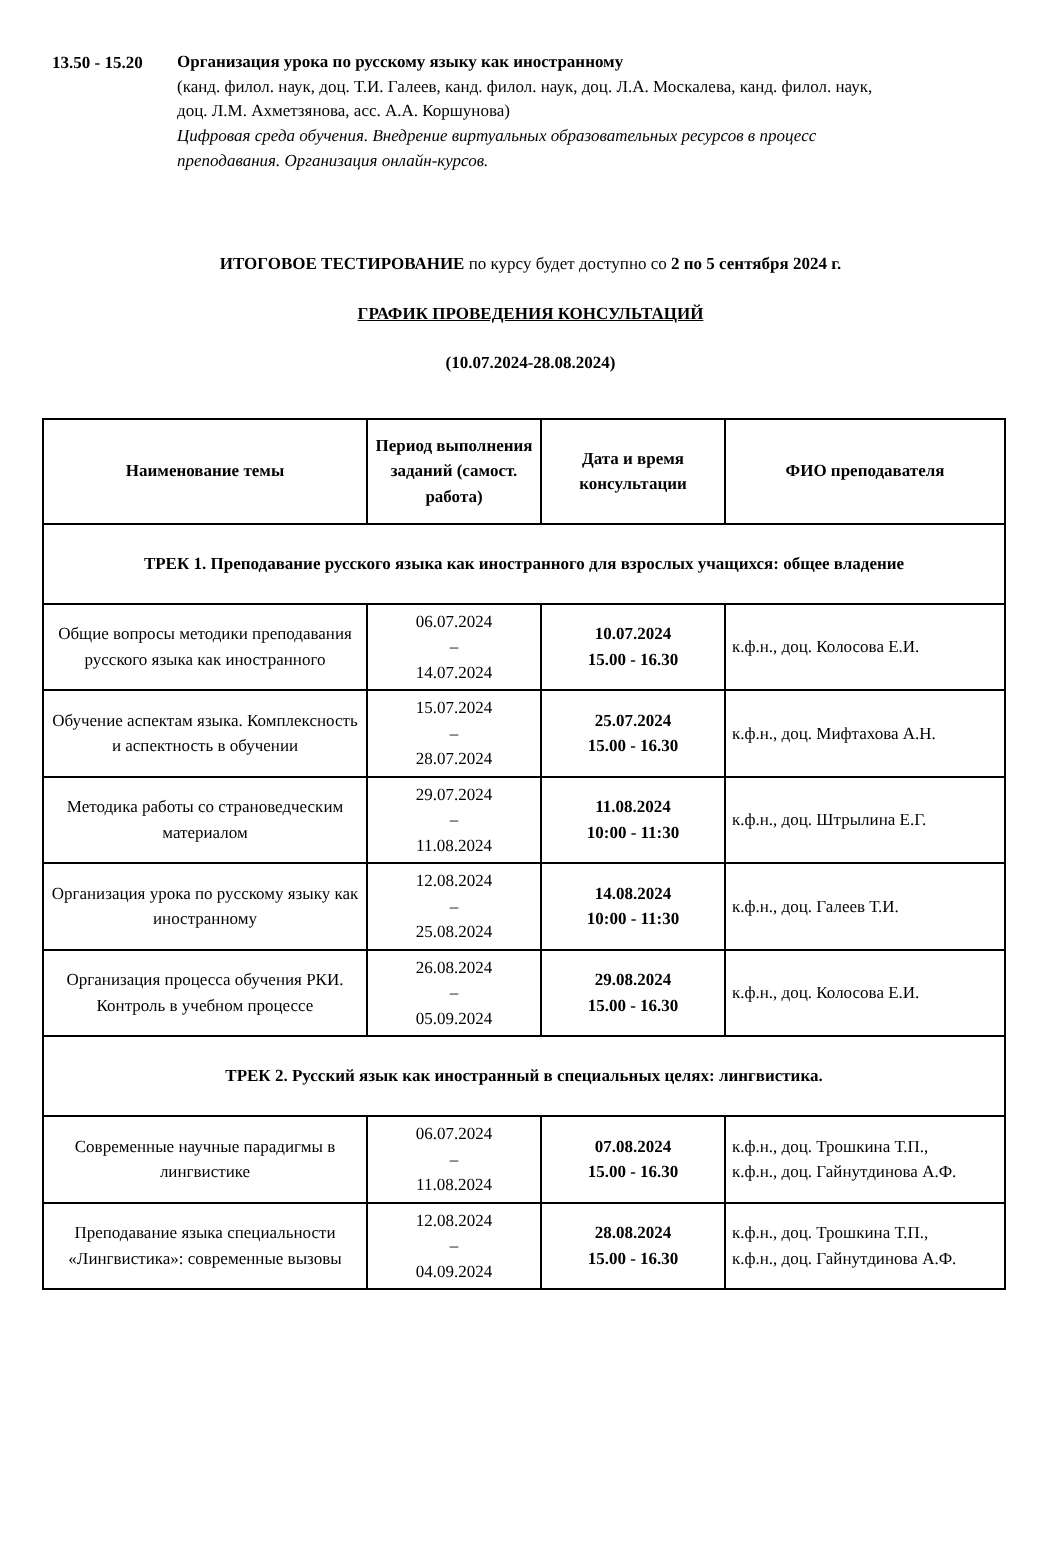13.50 - 15.20
Организация урока по русскому языку как иностранному
(канд. филол. наук, доц. Т.И. Галеев, канд. филол. наук, доц. Л.А. Москалева, канд. филол. наук, доц. Л.М. Ахметзянова, асс. А.А. Коршунова)
Цифровая среда обучения. Внедрение виртуальных образовательных ресурсов в процесс преподавания. Организация онлайн-курсов.
ИТОГОВОЕ ТЕСТИРОВАНИЕ по курсу будет доступно со 2 по 5 сентября 2024 г.
ГРАФИК ПРОВЕДЕНИЯ КОНСУЛЬТАЦИЙ
(10.07.2024-28.08.2024)
| Наименование темы | Период выполнения заданий (самост. работа) | Дата и время консультации | ФИО преподавателя |
| --- | --- | --- | --- |
| ТРЕК 1. Преподавание русского языка как иностранного для взрослых учащихся: общее владение | | | |
| Общие вопросы методики преподавания русского языка как иностранного | 06.07.2024 – 14.07.2024 | 10.07.2024 15.00 - 16.30 | к.ф.н., доц. Колосова Е.И. |
| Обучение аспектам языка. Комплексность и аспектность в обучении | 15.07.2024 – 28.07.2024 | 25.07.2024 15.00 - 16.30 | к.ф.н., доц. Мифтахова А.Н. |
| Методика работы со страноведческим материалом | 29.07.2024 – 11.08.2024 | 11.08.2024 10:00 - 11:30 | к.ф.н., доц. Штрылина Е.Г. |
| Организация урока по русскому языку как иностранному | 12.08.2024 – 25.08.2024 | 14.08.2024 10:00 - 11:30 | к.ф.н., доц. Галеев Т.И. |
| Организация процесса обучения РКИ. Контроль в учебном процессе | 26.08.2024 – 05.09.2024 | 29.08.2024 15.00 - 16.30 | к.ф.н., доц. Колосова Е.И. |
| ТРЕК 2. Русский язык как иностранный в специальных целях: лингвистика. | | | |
| Современные научные парадигмы в лингвистике | 06.07.2024 – 11.08.2024 | 07.08.2024 15.00 - 16.30 | к.ф.н., доц. Трошкина Т.П., к.ф.н., доц. Гайнутдинова А.Ф. |
| Преподавание языка специальности «Лингвистика»: современные вызовы | 12.08.2024 – 04.09.2024 | 28.08.2024 15.00 - 16.30 | к.ф.н., доц. Трошкина Т.П., к.ф.н., доц. Гайнутдинова А.Ф. |